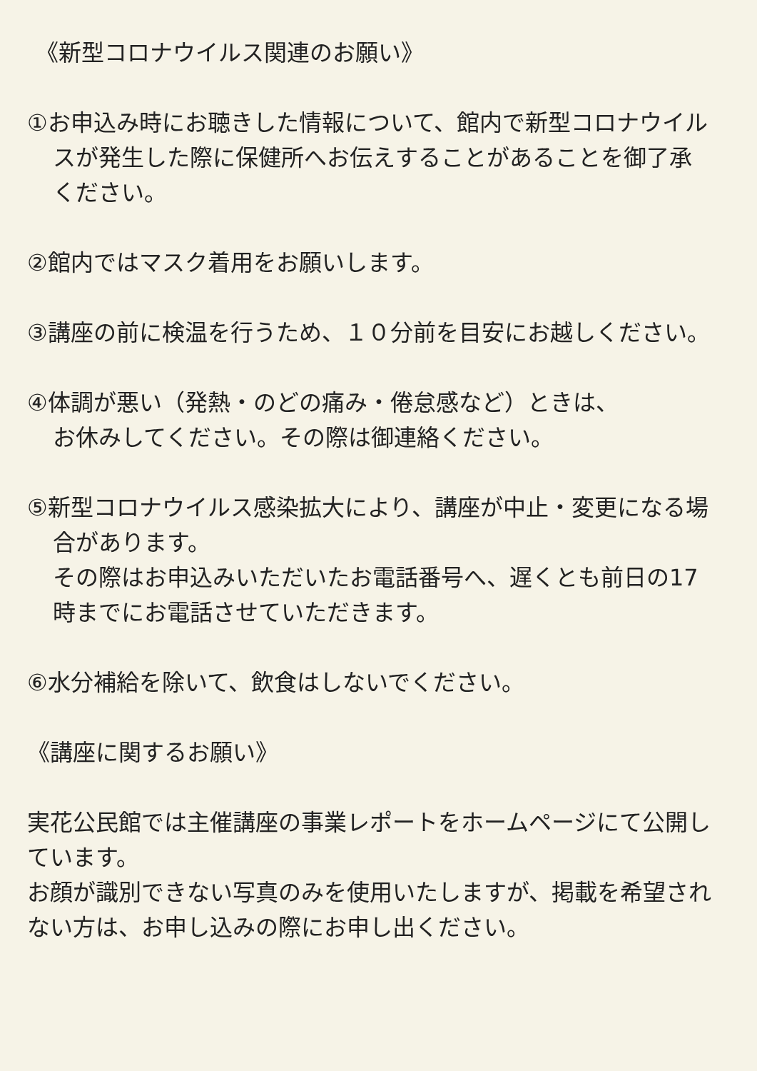《新型コロナウイルス関連のお願い》
①お申込み時にお聴きした情報について、館内で新型コロナウイルスが発生した際に保健所へお伝えすることがあることを御了承ください。
②館内ではマスク着用をお願いします。
③講座の前に検温を行うため、１０分前を目安にお越しください。
④体調が悪い（発熱・のどの痛み・倦怠感など）ときは、
お休みしてください。その際は御連絡ください。
⑤新型コロナウイルス感染拡大により、講座が中止・変更になる場合があります。
その際はお申込みいただいたお電話番号へ、遅くとも前日の17時までにお電話させていただきます。
⑥水分補給を除いて、飲食はしないでください。
《講座に関するお願い》
実花公民館では主催講座の事業レポートをホームページにて公開しています。
お顔が識別できない写真のみを使用いたしますが、掲載を希望されない方は、お申し込みの際にお申し出ください。